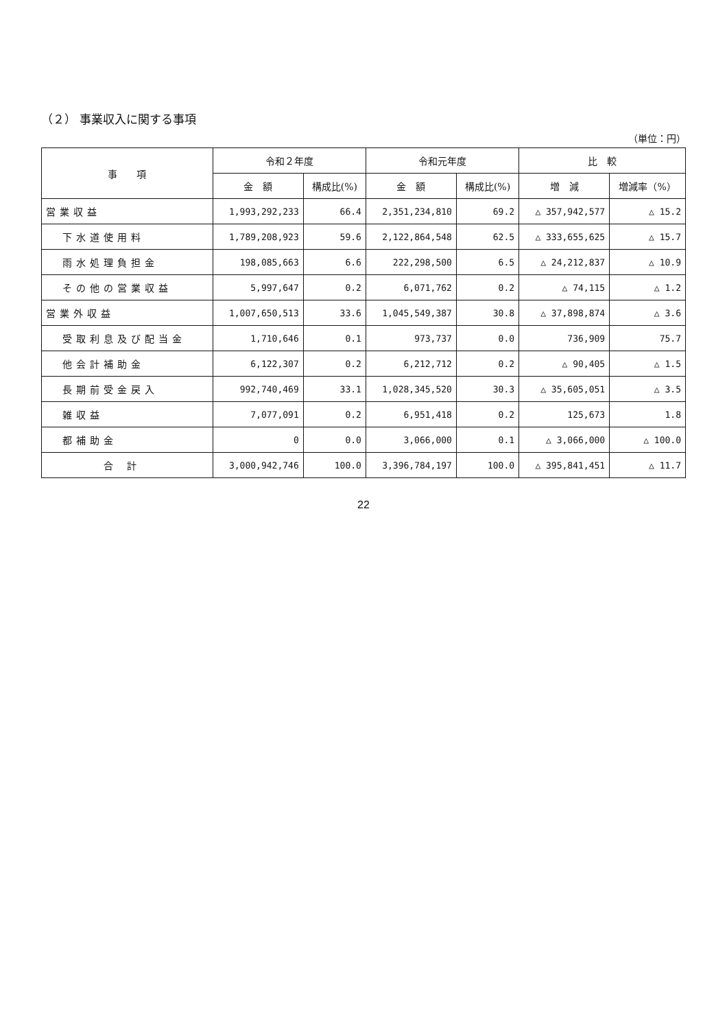（２） 事業収入に関する事項
（単位：円）
| 事 項 | 令和２年度 | | 令和元年度 | | 比 較 | |
| --- | --- | --- | --- | --- | --- | --- |
| | 金 額 | 構成比(%) | 金 額 | 構成比(%) | 増 減 | 増減率（%） |
| 営業収益 | 1,993,292,233 | 66.4 | 2,351,234,810 | 69.2 | △ 357,942,577 | △ 15.2 |
| 下水道使用料 | 1,789,208,923 | 59.6 | 2,122,864,548 | 62.5 | △ 333,655,625 | △ 15.7 |
| 雨水処理負担金 | 198,085,663 | 6.6 | 222,298,500 | 6.5 | △ 24,212,837 | △ 10.9 |
| その他の営業収益 | 5,997,647 | 0.2 | 6,071,762 | 0.2 | △ 74,115 | △ 1.2 |
| 営業外収益 | 1,007,650,513 | 33.6 | 1,045,549,387 | 30.8 | △ 37,898,874 | △ 3.6 |
| 受取利息及び配当金 | 1,710,646 | 0.1 | 973,737 | 0.0 | 736,909 | 75.7 |
| 他会計補助金 | 6,122,307 | 0.2 | 6,212,712 | 0.2 | △ 90,405 | △ 1.5 |
| 長期前受金戻入 | 992,740,469 | 33.1 | 1,028,345,520 | 30.3 | △ 35,605,051 | △ 3.5 |
| 雑収益 | 7,077,091 | 0.2 | 6,951,418 | 0.2 | 125,673 | 1.8 |
| 都補助金 | 0 | 0.0 | 3,066,000 | 0.1 | △ 3,066,000 | △ 100.0 |
| 合計 | 3,000,942,746 | 100.0 | 3,396,784,197 | 100.0 | △ 395,841,451 | △ 11.7 |
22